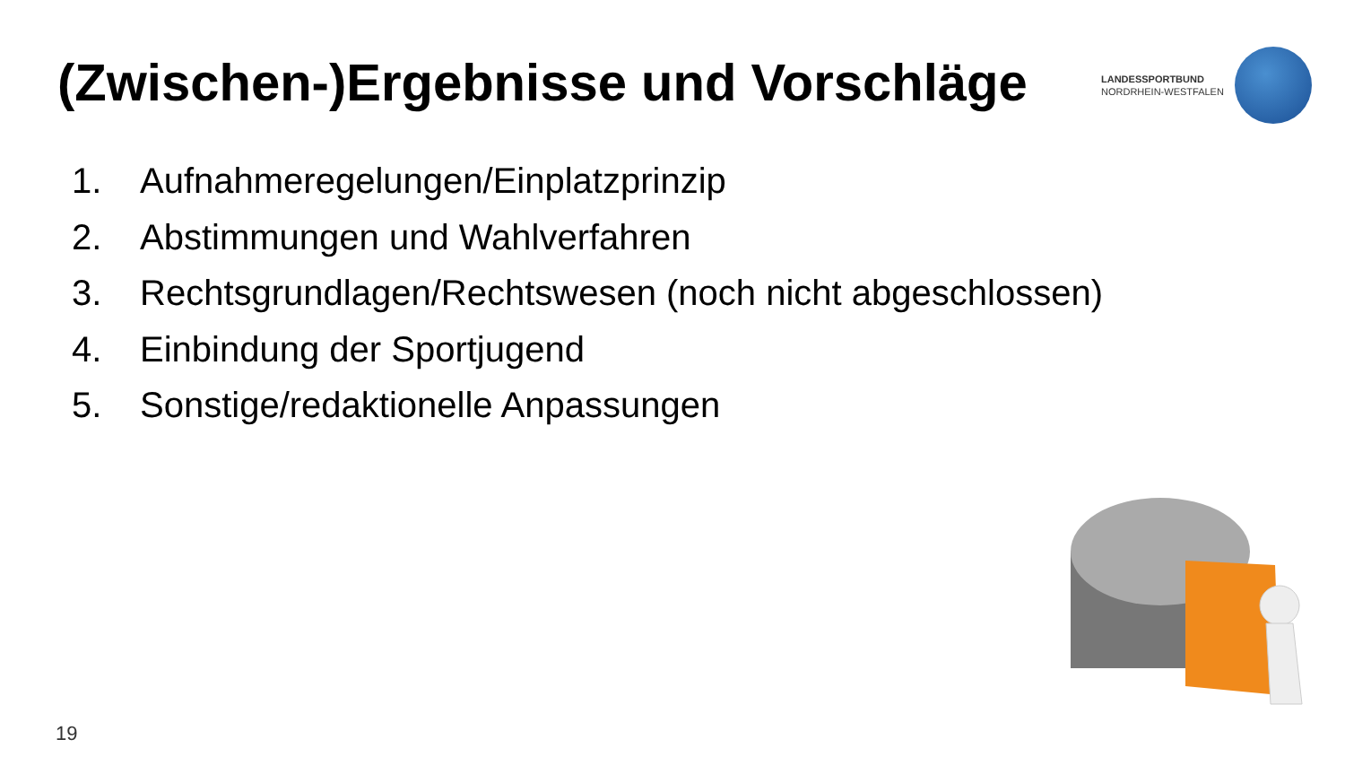(Zwischen-)Ergebnisse und Vorschläge
LANDESSPORTBUND
NORDRHEIN-WESTFALEN
1. Aufnahmeregelungen/Einplatzprinzip
2. Abstimmungen und Wahlverfahren
3. Rechtsgrundlagen/Rechtswesen (noch nicht abgeschlossen)
4. Einbindung der Sportjugend
5. Sonstige/redaktionelle Anpassungen
19